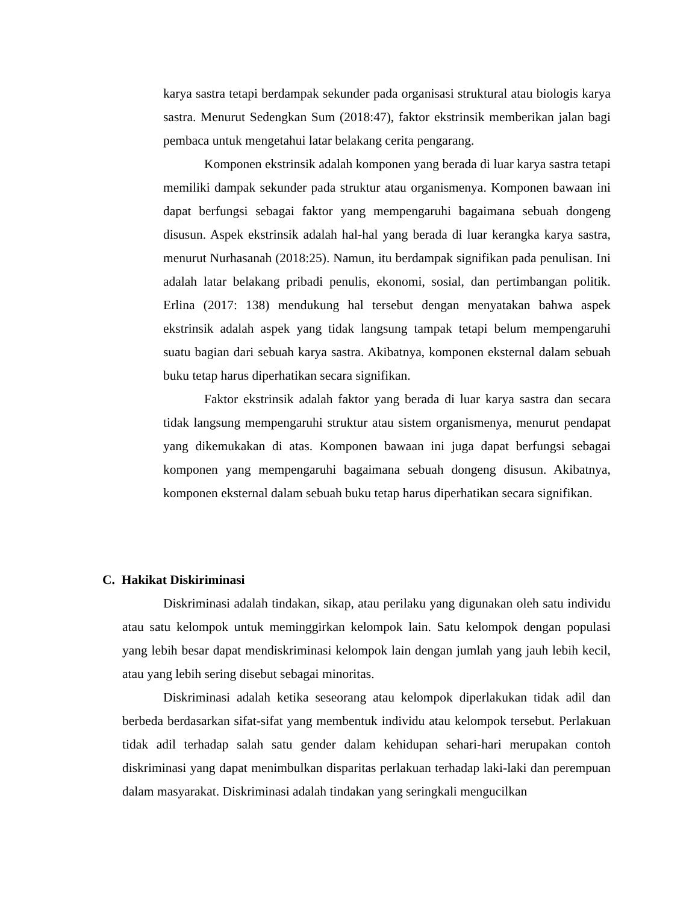karya sastra tetapi berdampak sekunder pada organisasi struktural atau biologis karya sastra. Menurut Sedengkan Sum (2018:47), faktor ekstrinsik memberikan jalan bagi pembaca untuk mengetahui latar belakang cerita pengarang.
Komponen ekstrinsik adalah komponen yang berada di luar karya sastra tetapi memiliki dampak sekunder pada struktur atau organismenya. Komponen bawaan ini dapat berfungsi sebagai faktor yang mempengaruhi bagaimana sebuah dongeng disusun. Aspek ekstrinsik adalah hal-hal yang berada di luar kerangka karya sastra, menurut Nurhasanah (2018:25). Namun, itu berdampak signifikan pada penulisan. Ini adalah latar belakang pribadi penulis, ekonomi, sosial, dan pertimbangan politik. Erlina (2017: 138) mendukung hal tersebut dengan menyatakan bahwa aspek ekstrinsik adalah aspek yang tidak langsung tampak tetapi belum mempengaruhi suatu bagian dari sebuah karya sastra. Akibatnya, komponen eksternal dalam sebuah buku tetap harus diperhatikan secara signifikan.
Faktor ekstrinsik adalah faktor yang berada di luar karya sastra dan secara tidak langsung mempengaruhi struktur atau sistem organismenya, menurut pendapat yang dikemukakan di atas. Komponen bawaan ini juga dapat berfungsi sebagai komponen yang mempengaruhi bagaimana sebuah dongeng disusun. Akibatnya, komponen eksternal dalam sebuah buku tetap harus diperhatikan secara signifikan.
C. Hakikat Diskiriminasi
Diskriminasi adalah tindakan, sikap, atau perilaku yang digunakan oleh satu individu atau satu kelompok untuk meminggirkan kelompok lain. Satu kelompok dengan populasi yang lebih besar dapat mendiskriminasi kelompok lain dengan jumlah yang jauh lebih kecil, atau yang lebih sering disebut sebagai minoritas.
Diskriminasi adalah ketika seseorang atau kelompok diperlakukan tidak adil dan berbeda berdasarkan sifat-sifat yang membentuk individu atau kelompok tersebut. Perlakuan tidak adil terhadap salah satu gender dalam kehidupan sehari-hari merupakan contoh diskriminasi yang dapat menimbulkan disparitas perlakuan terhadap laki-laki dan perempuan dalam masyarakat. Diskriminasi adalah tindakan yang seringkali mengucilkan